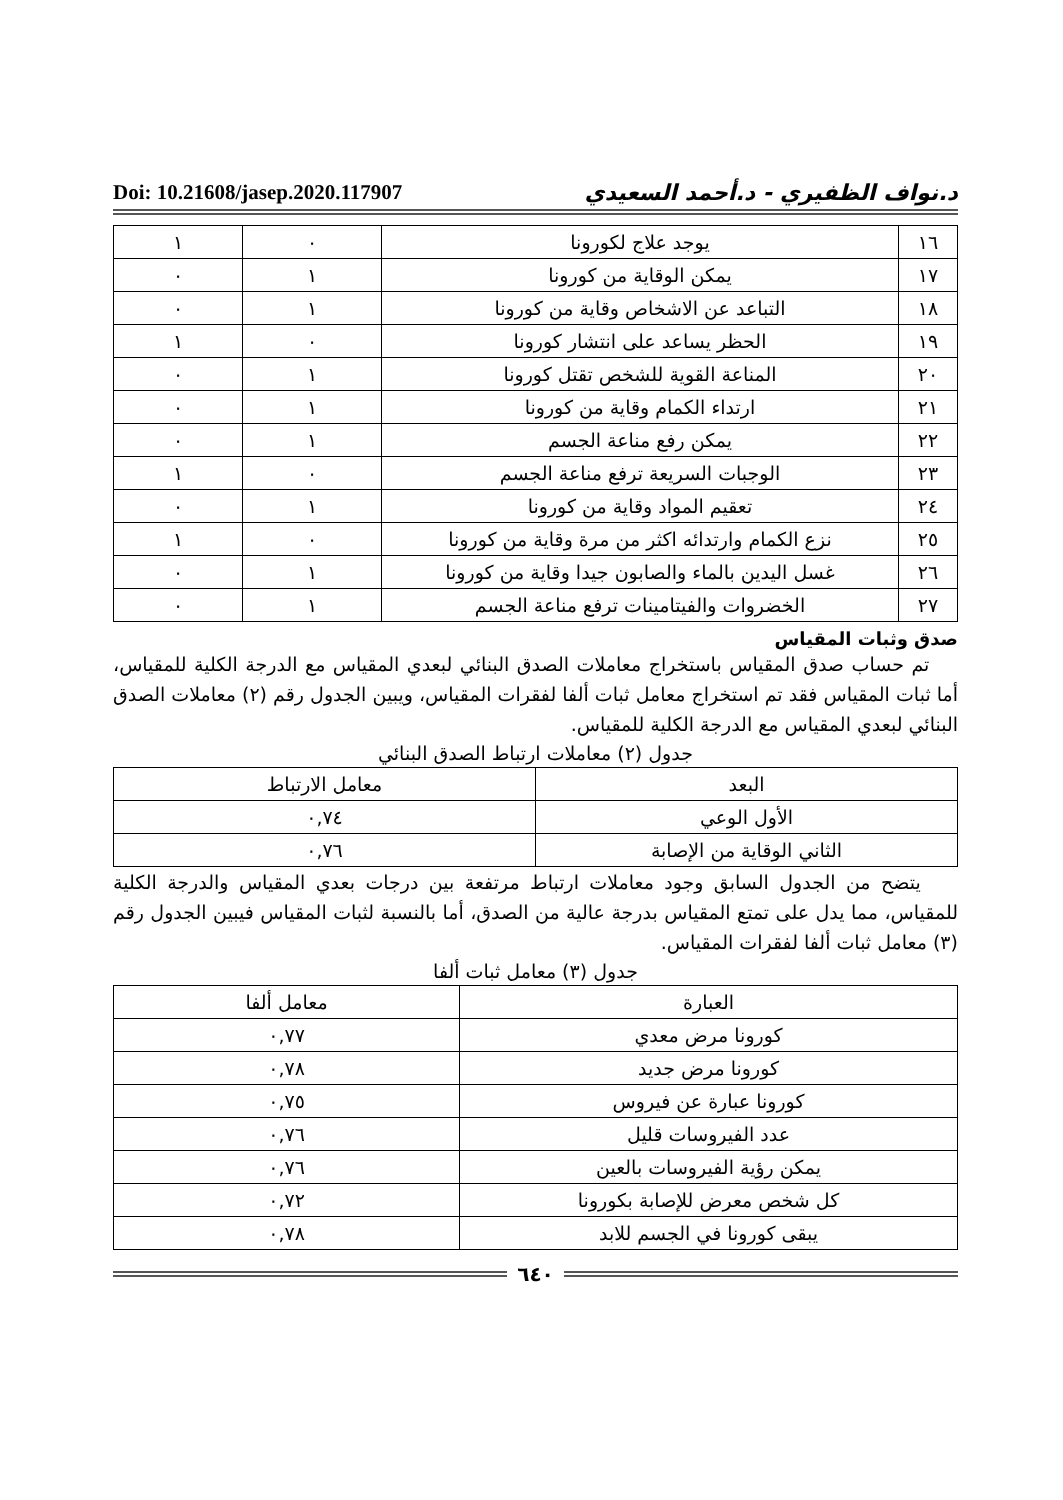د.نواف الظفيري - د.أحمد السعيدي Doi: 10.21608/jasep.2020.117907
| ١٦ | يوجد علاج لكورونا | ٠ | ١ |
| ١٧ | يمكن الوقاية من كورونا | ١ | ٠ |
| ١٨ | التباعد عن الاشخاص وقاية من كورونا | ١ | ٠ |
| ١٩ | الحظر يساعد على انتشار كورونا | ٠ | ١ |
| ٢٠ | المناعة القوية للشخص تقتل كورونا | ١ | ٠ |
| ٢١ | ارتداء الكمام وقاية من كورونا | ١ | ٠ |
| ٢٢ | يمكن رفع مناعة الجسم | ١ | ٠ |
| ٢٣ | الوجبات السريعة ترفع مناعة الجسم | ٠ | ١ |
| ٢٤ | تعقيم المواد وقاية من كورونا | ١ | ٠ |
| ٢٥ | نزع الكمام وارتدائه اكثر من مرة وقاية من كورونا | ٠ | ١ |
| ٢٦ | غسل اليدين بالماء والصابون جيدا وقاية من كورونا | ١ | ٠ |
| ٢٧ | الخضروات والفيتامينات ترفع مناعة الجسم | ١ | ٠ |
صدق وثبات المقياس
تم حساب صدق المقياس باستخراج معاملات الصدق البنائي لبعدي المقياس مع الدرجة الكلية للمقياس، أما ثبات المقياس فقد تم استخراج معامل ثبات ألفا لفقرات المقياس، ويبين الجدول رقم (٢) معاملات الصدق البنائي لبعدي المقياس مع الدرجة الكلية للمقياس.
جدول (٢) معاملات ارتباط الصدق البنائي
| البعد | معامل الارتباط |
| --- | --- |
| الأول الوعي | ٠,٧٤ |
| الثاني الوقاية من الإصابة | ٠,٧٦ |
يتضح من الجدول السابق وجود معاملات ارتباط مرتفعة بين درجات بعدي المقياس والدرجة الكلية للمقياس، مما يدل على تمتع المقياس بدرجة عالية من الصدق، أما بالنسبة لثبات المقياس فيبين الجدول رقم (٣) معامل ثبات ألفا لفقرات المقياس.
جدول (٣) معامل ثبات ألفا
| العبارة | معامل ألفا |
| --- | --- |
| كورونا مرض معدي | ٠,٧٧ |
| كورونا مرض جديد | ٠,٧٨ |
| كورونا عبارة عن فيروس | ٠,٧٥ |
| عدد الفيروسات قليل | ٠,٧٦ |
| يمكن رؤية الفيروسات بالعين | ٠,٧٦ |
| كل شخص معرض للإصابة بكورونا | ٠,٧٢ |
| يبقى كورونا في الجسم للابد | ٠,٧٨ |
٦٤٠